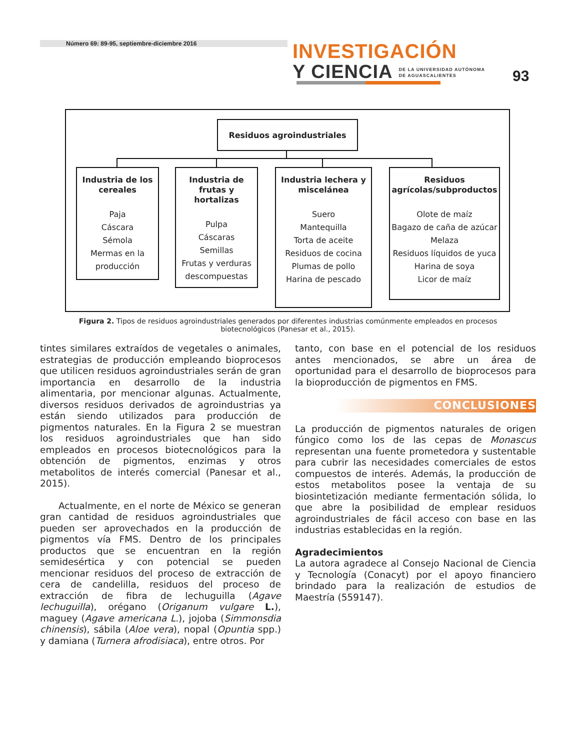Número 69: 89-95, septiembre-diciembre 2016
INVESTIGACIÓN
Y CIENCIA DE LA UNIVERSIDAD AUTÓNOMA
DE AGUASCALIENTES
93
Residuos agroindustriales
Industria de los cereales
Paja
Cáscara
Sémola
Mermas en la producción
Industria de frutas y hortalizas
Pulpa
Cáscaras
Semillas
Frutas y verduras descompuestas
Industria lechera y miscelánea
Suero
Mantequilla
Torta de aceite
Residuos de cocina
Plumas de pollo
Harina de pescado
Residuos agrícolas/subproductos
Olote de maíz
Bagazo de caña de azúcar
Melaza
Residuos líquidos de yuca
Harina de soya
Licor de maíz
Figura 2. Tipos de residuos agroindustriales generados por diferentes industrias comúnmente empleados en procesos biotecnológicos (Panesar et al., 2015).
tintes similares extraídos de vegetales o animales, estrategias de producción empleando bioprocesos que utilicen residuos agroindustriales serán de gran importancia en desarrollo de la industria alimentaria, por mencionar algunas. Actualmente, diversos residuos derivados de agroindustrias ya están siendo utilizados para producción de pigmentos naturales. En la Figura 2 se muestran los residuos agroindustriales que han sido empleados en procesos biotecnológicos para la obtención de pigmentos, enzimas y otros metabolitos de interés comercial (Panesar et al., 2015).
  Actualmente, en el norte de México se generan gran cantidad de residuos agroindustriales que pueden ser aprovechados en la producción de pigmentos vía FMS. Dentro de los principales productos que se encuentran en la región semidesértica y con potencial se pueden mencionar residuos del proceso de extracción de cera de candelilla, residuos del proceso de extracción de fibra de lechuguilla (Agave lechuguilla), orégano (Origanum vulgare L.), maguey (Agave americana L.), jojoba (Simmonsdia chinensis), sábila (Aloe vera), nopal (Opuntia spp.) y damiana (Turnera afrodisiaca), entre otros. Por
tanto, con base en el potencial de los residuos antes mencionados, se abre un área de oportunidad para el desarrollo de bioprocesos para la bioproducción de pigmentos en FMS.
CONCLUSIONES
La producción de pigmentos naturales de origen fúngico como los de las cepas de Monascus representan una fuente prometedora y sustentable para cubrir las necesidades comerciales de estos compuestos de interés. Además, la producción de estos metabolitos posee la ventaja de su biosintetización mediante fermentación sólida, lo que abre la posibilidad de emplear residuos agroindustriales de fácil acceso con base en las industrias establecidas en la región.
Agradecimientos
La autora agradece al Consejo Nacional de Ciencia y Tecnología (Conacyt) por el apoyo financiero brindado para la realización de estudios de Maestría (559147).